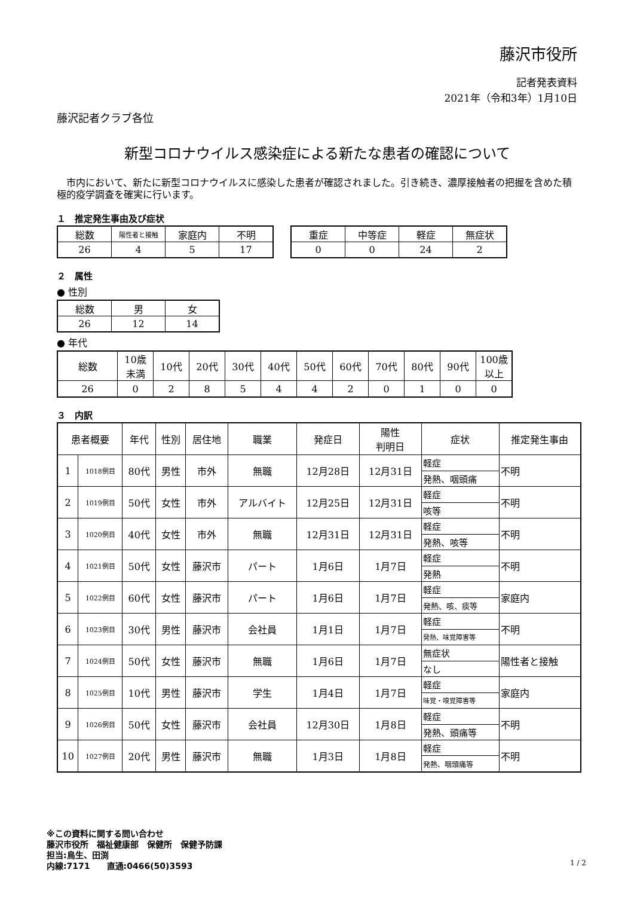藤沢市役所
記者発表資料
2021年（令和3年）1月10日
藤沢記者クラブ各位
新型コロナウイルス感染症による新たな患者の確認について
市内において、新たに新型コロナウイルスに感染した患者が確認されました。引き続き、濃厚接触者の把握を含めた積極的疫学調査を確実に行います。
１　推定発生事由及び症状
| 総数 | 陽性者と接触 | 家庭内 | 不明 |
| --- | --- | --- | --- |
| 26 | 4 | 5 | 17 |
| 重症 | 中等症 | 軽症 | 無症状 |
| --- | --- | --- | --- |
| 0 | 0 | 24 | 2 |
２　属性
● 性別
| 総数 | 男 | 女 |
| --- | --- | --- |
| 26 | 12 | 14 |
● 年代
| 総数 | 10歳 未満 | 10代 | 20代 | 30代 | 40代 | 50代 | 60代 | 70代 | 80代 | 90代 | 100歳 以上 |
| --- | --- | --- | --- | --- | --- | --- | --- | --- | --- | --- | --- |
| 26 | 0 | 2 | 8 | 5 | 4 | 4 | 2 | 0 | 1 | 0 | 0 |
３　内訳
| 患者概要 | | 年代 | 性別 | 居住地 | 職業 | 発症日 | 陽性 判明日 | 症状 | 推定発生事由 |
| --- | --- | --- | --- | --- | --- | --- | --- | --- | --- |
| 1 | 1018例目 | 80代 | 男性 | 市外 | 無職 | 12月28日 | 12月31日 | 軽症 | 不明 |
| | | | | | | | | 発熱、咽頭痛 | |
| 2 | 1019例目 | 50代 | 女性 | 市外 | アルバイト | 12月25日 | 12月31日 | 軽症 | 不明 |
| | | | | | | | | 咳等 | |
| 3 | 1020例目 | 40代 | 女性 | 市外 | 無職 | 12月31日 | 12月31日 | 軽症 | 不明 |
| | | | | | | | | 発熱、咳等 | |
| 4 | 1021例目 | 50代 | 女性 | 藤沢市 | パート | 1月6日 | 1月7日 | 軽症 | 不明 |
| | | | | | | | | 発熱 | |
| 5 | 1022例目 | 60代 | 女性 | 藤沢市 | パート | 1月6日 | 1月7日 | 軽症 | 家庭内 |
| | | | | | | | | 発熱、咳、痰等 | |
| 6 | 1023例目 | 30代 | 男性 | 藤沢市 | 会社員 | 1月1日 | 1月7日 | 軽症 | 不明 |
| | | | | | | | | 発熱、味覚障害等 | |
| 7 | 1024例目 | 50代 | 女性 | 藤沢市 | 無職 | 1月6日 | 1月7日 | 無症状 | 陽性者と接触 |
| | | | | | | | | なし | |
| 8 | 1025例目 | 10代 | 男性 | 藤沢市 | 学生 | 1月4日 | 1月7日 | 軽症 | 家庭内 |
| | | | | | | | | 味覚・嗅覚障害等 | |
| 9 | 1026例目 | 50代 | 女性 | 藤沢市 | 会社員 | 12月30日 | 1月8日 | 軽症 | 不明 |
| | | | | | | | | 発熱、頭痛等 | |
| 10 | 1027例目 | 20代 | 男性 | 藤沢市 | 無職 | 1月3日 | 1月8日 | 軽症 | 不明 |
| | | | | | | | | 発熱、咽頭痛等 | |
※この資料に関する問い合わせ
藤沢市役所　福祉健康部　保健所　保健予防課
担当:鳥生、田渕
内線:7171　　直通:0466(50)3593
1 / 2